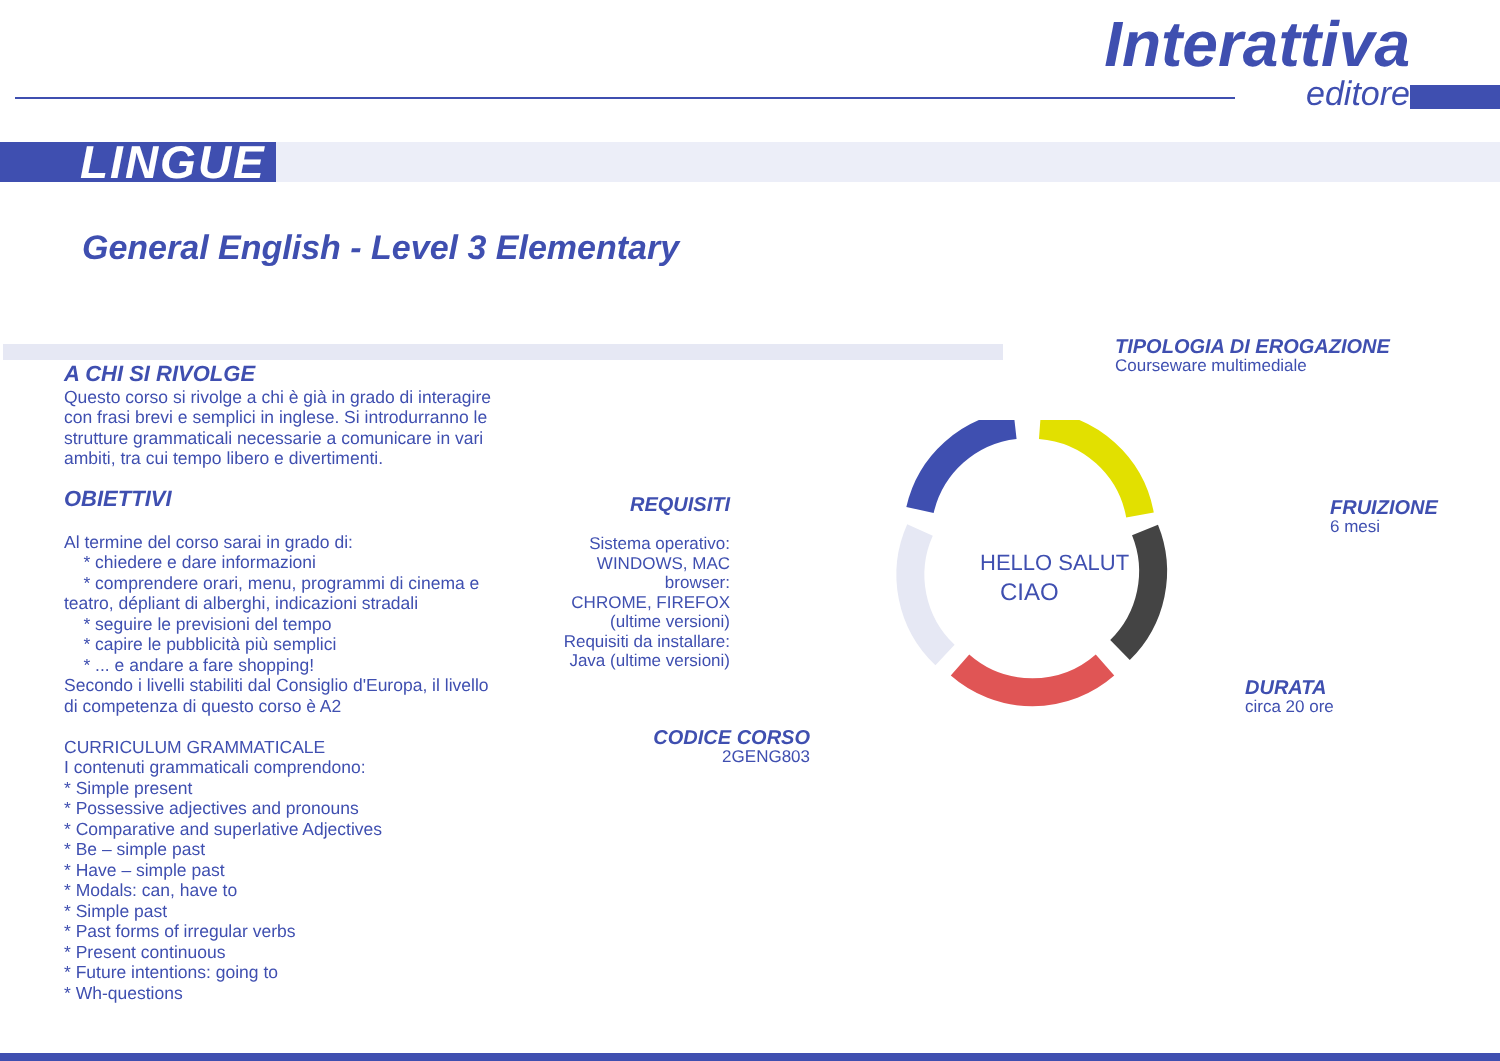Interattiva
editore
LINGUE
General English - Level 3 Elementary
A CHI SI RIVOLGE
Questo corso si rivolge a chi è già in grado di interagire con frasi brevi e semplici in inglese. Si introdurranno le strutture grammaticali necessarie a comunicare in vari ambiti, tra cui tempo libero e divertimenti.
OBIETTIVI
Al termine del corso sarai in grado di:
* chiedere e dare informazioni
* comprendere orari, menu, programmi di cinema e teatro, dépliant di alberghi, indicazioni stradali
* seguire le previsioni del tempo
* capire le pubblicità più semplici
* ... e andare a fare shopping!
Secondo i livelli stabiliti dal Consiglio d'Europa, il livello di competenza di questo corso è A2
CURRICULUM GRAMMATICALE
I contenuti grammaticali comprendono:
* Simple present
* Possessive adjectives and pronouns
* Comparative and superlative Adjectives
* Be – simple past
* Have – simple past
* Modals: can, have to
* Simple past
* Past forms of irregular verbs
* Present continuous
* Future intentions: going to
* Wh-questions
HELLO SALUT
CIAO
TIPOLOGIA DI EROGAZIONE
Courseware multimediale
FRUIZIONE
6 mesi
DURATA
circa 20 ore
REQUISITI
Sistema operativo: WINDOWS, MAC
browser:
CHROME, FIREFOX (ultime versioni)
Requisiti da installare:
Java (ultime versioni)
CODICE CORSO
2GENG803